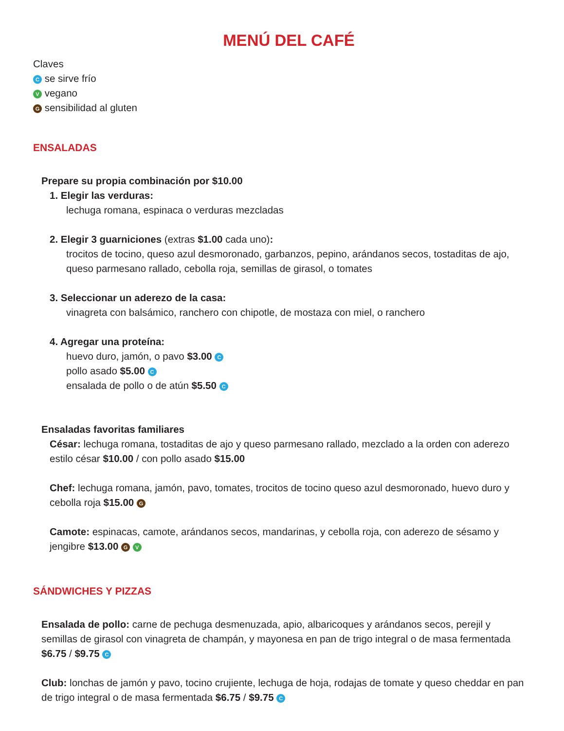MENÚ DEL CAFÉ
Claves
C se sirve frío
V vegano
G sensibilidad al gluten
ENSALADAS
Prepare su propia combinación por $10.00
1. Elegir las verduras:
lechuga romana, espinaca o verduras mezcladas
2. Elegir 3 guarniciones (extras $1.00 cada uno):
trocitos de tocino, queso azul desmoronado, garbanzos, pepino, arándanos secos, tostaditas de ajo, queso parmesano rallado, cebolla roja, semillas de girasol, o tomates
3. Seleccionar un aderezo de la casa:
vinagreta con balsámico, ranchero con chipotle, de mostaza con miel, o ranchero
4. Agregar una proteína:
huevo duro, jamón, o pavo $3.00 C
pollo asado $5.00 C
ensalada de pollo o de atún $5.50 C
Ensaladas favoritas familiares
César: lechuga romana, tostaditas de ajo y queso parmesano rallado, mezclado a la orden con aderezo estilo césar $10.00 / con pollo asado $15.00
Chef: lechuga romana, jamón, pavo, tomates, trocitos de tocino queso azul desmoronado, huevo duro y cebolla roja $15.00 G
Camote: espinacas, camote, arándanos secos, mandarinas, y cebolla roja, con aderezo de sésamo y jengibre $13.00 G V
SÁNDWICHES Y PIZZAS
Ensalada de pollo: carne de pechuga desmenuzada, apio, albaricoques y arándanos secos, perejil y semillas de girasol con vinagreta de champán, y mayonesa en pan de trigo integral o de masa fermentada $6.75 / $9.75 C
Club: lonchas de jamón y pavo, tocino crujiente, lechuga de hoja, rodajas de tomate y queso cheddar en pan de trigo integral o de masa fermentada $6.75 / $9.75 C